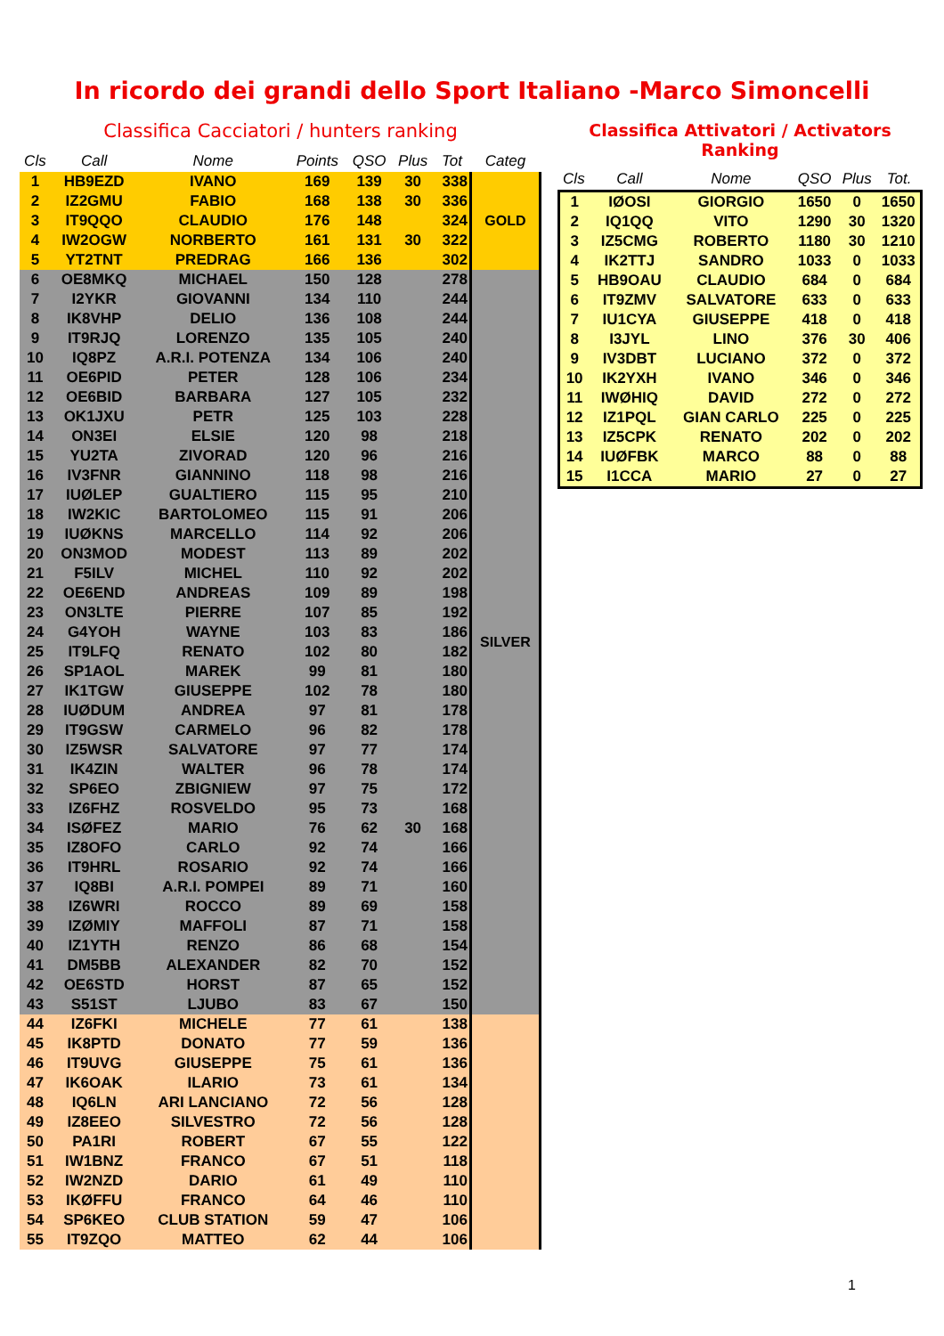In ricordo dei grandi dello Sport Italiano -Marco Simoncelli
Classifica Cacciatori / hunters ranking
| Cls | Call | Nome | Points | QSO | Plus | Tot | Categ |
| --- | --- | --- | --- | --- | --- | --- | --- |
| 1 | HB9EZD | IVANO | 169 | 139 | 30 | 338 | GOLD |
| 2 | IZ2GMU | FABIO | 168 | 138 | 30 | 336 | |
| 3 | IT9QQO | CLAUDIO | 176 | 148 | | 324 | |
| 4 | IW2OGW | NORBERTO | 161 | 131 | 30 | 322 | |
| 5 | YT2TNT | PREDRAG | 166 | 136 | | 302 | |
| 6 | OE8MKQ | MICHAEL | 150 | 128 | | 278 | SILVER |
| 7 | I2YKR | GIOVANNI | 134 | 110 | | 244 | |
| 8 | IK8VHP | DELIO | 136 | 108 | | 244 | |
| 9 | IT9RJQ | LORENZO | 135 | 105 | | 240 | |
| 10 | IQ8PZ | A.R.I. POTENZA | 134 | 106 | | 240 | |
| 11 | OE6PID | PETER | 128 | 106 | | 234 | |
| 12 | OE6BID | BARBARA | 127 | 105 | | 232 | |
| 13 | OK1JXU | PETR | 125 | 103 | | 228 | |
| 14 | ON3EI | ELSIE | 120 | 98 | | 218 | |
| 15 | YU2TA | ZIVORAD | 120 | 96 | | 216 | |
| 16 | IV3FNR | GIANNINO | 118 | 98 | | 216 | |
| 17 | IUØLEP | GUALTIERO | 115 | 95 | | 210 | |
| 18 | IW2KIC | BARTOLOMEO | 115 | 91 | | 206 | |
| 19 | IUØKNS | MARCELLO | 114 | 92 | | 206 | |
| 20 | ON3MOD | MODEST | 113 | 89 | | 202 | |
| 21 | F5ILV | MICHEL | 110 | 92 | | 202 | |
| 22 | OE6END | ANDREAS | 109 | 89 | | 198 | |
| 23 | ON3LTE | PIERRE | 107 | 85 | | 192 | |
| 24 | G4YOH | WAYNE | 103 | 83 | | 186 | |
| 25 | IT9LFQ | RENATO | 102 | 80 | | 182 | |
| 26 | SP1AOL | MAREK | 99 | 81 | | 180 | |
| 27 | IK1TGW | GIUSEPPE | 102 | 78 | | 180 | |
| 28 | IUØDUM | ANDREA | 97 | 81 | | 178 | |
| 29 | IT9GSW | CARMELO | 96 | 82 | | 178 | |
| 30 | IZ5WSR | SALVATORE | 97 | 77 | | 174 | |
| 31 | IK4ZIN | WALTER | 96 | 78 | | 174 | |
| 32 | SP6EO | ZBIGNIEW | 97 | 75 | | 172 | |
| 33 | IZ6FHZ | ROSVELDO | 95 | 73 | | 168 | |
| 34 | ISØFEZ | MARIO | 76 | 62 | 30 | 168 | |
| 35 | IZ8OFO | CARLO | 92 | 74 | | 166 | |
| 36 | IT9HRL | ROSARIO | 92 | 74 | | 166 | |
| 37 | IQ8BI | A.R.I. POMPEI | 89 | 71 | | 160 | |
| 38 | IZ6WRI | ROCCO | 89 | 69 | | 158 | |
| 39 | IZØMIY | MAFFOLI | 87 | 71 | | 158 | |
| 40 | IZ1YTH | RENZO | 86 | 68 | | 154 | |
| 41 | DM5BB | ALEXANDER | 82 | 70 | | 152 | |
| 42 | OE6STD | HORST | 87 | 65 | | 152 | |
| 43 | S51ST | LJUBO | 83 | 67 | | 150 | |
| 44 | IZ6FKI | MICHELE | 77 | 61 | | 138 | |
| 45 | IK8PTD | DONATO | 77 | 59 | | 136 | |
| 46 | IT9UVG | GIUSEPPE | 75 | 61 | | 136 | |
| 47 | IK6OAK | ILARIO | 73 | 61 | | 134 | |
| 48 | IQ6LN | ARI LANCIANO | 72 | 56 | | 128 | |
| 49 | IZ8EEO | SILVESTRO | 72 | 56 | | 128 | |
| 50 | PA1RI | ROBERT | 67 | 55 | | 122 | |
| 51 | IW1BNZ | FRANCO | 67 | 51 | | 118 | |
| 52 | IW2NZD | DARIO | 61 | 49 | | 110 | |
| 53 | IKØFFU | FRANCO | 64 | 46 | | 110 | |
| 54 | SP6KEO | CLUB STATION | 59 | 47 | | 106 | |
| 55 | IT9ZQO | MATTEO | 62 | 44 | | 106 | |
Classifica Attivatori / Activators Ranking
| Cls | Call | Nome | QSO | Plus | Tot. |
| --- | --- | --- | --- | --- | --- |
| 1 | IØOSI | GIORGIO | 1650 | 0 | 1650 |
| 2 | IQ1QQ | VITO | 1290 | 30 | 1320 |
| 3 | IZ5CMG | ROBERTO | 1180 | 30 | 1210 |
| 4 | IK2TTJ | SANDRO | 1033 | 0 | 1033 |
| 5 | HB9OAU | CLAUDIO | 684 | 0 | 684 |
| 6 | IT9ZMV | SALVATORE | 633 | 0 | 633 |
| 7 | IU1CYA | GIUSEPPE | 418 | 0 | 418 |
| 8 | I3JYL | LINO | 376 | 30 | 406 |
| 9 | IV3DBT | LUCIANO | 372 | 0 | 372 |
| 10 | IK2YXH | IVANO | 346 | 0 | 346 |
| 11 | IWØHIQ | DAVID | 272 | 0 | 272 |
| 12 | IZ1PQL | GIAN CARLO | 225 | 0 | 225 |
| 13 | IZ5CPK | RENATO | 202 | 0 | 202 |
| 14 | IUØFBK | MARCO | 88 | 0 | 88 |
| 15 | I1CCA | MARIO | 27 | 0 | 27 |
1